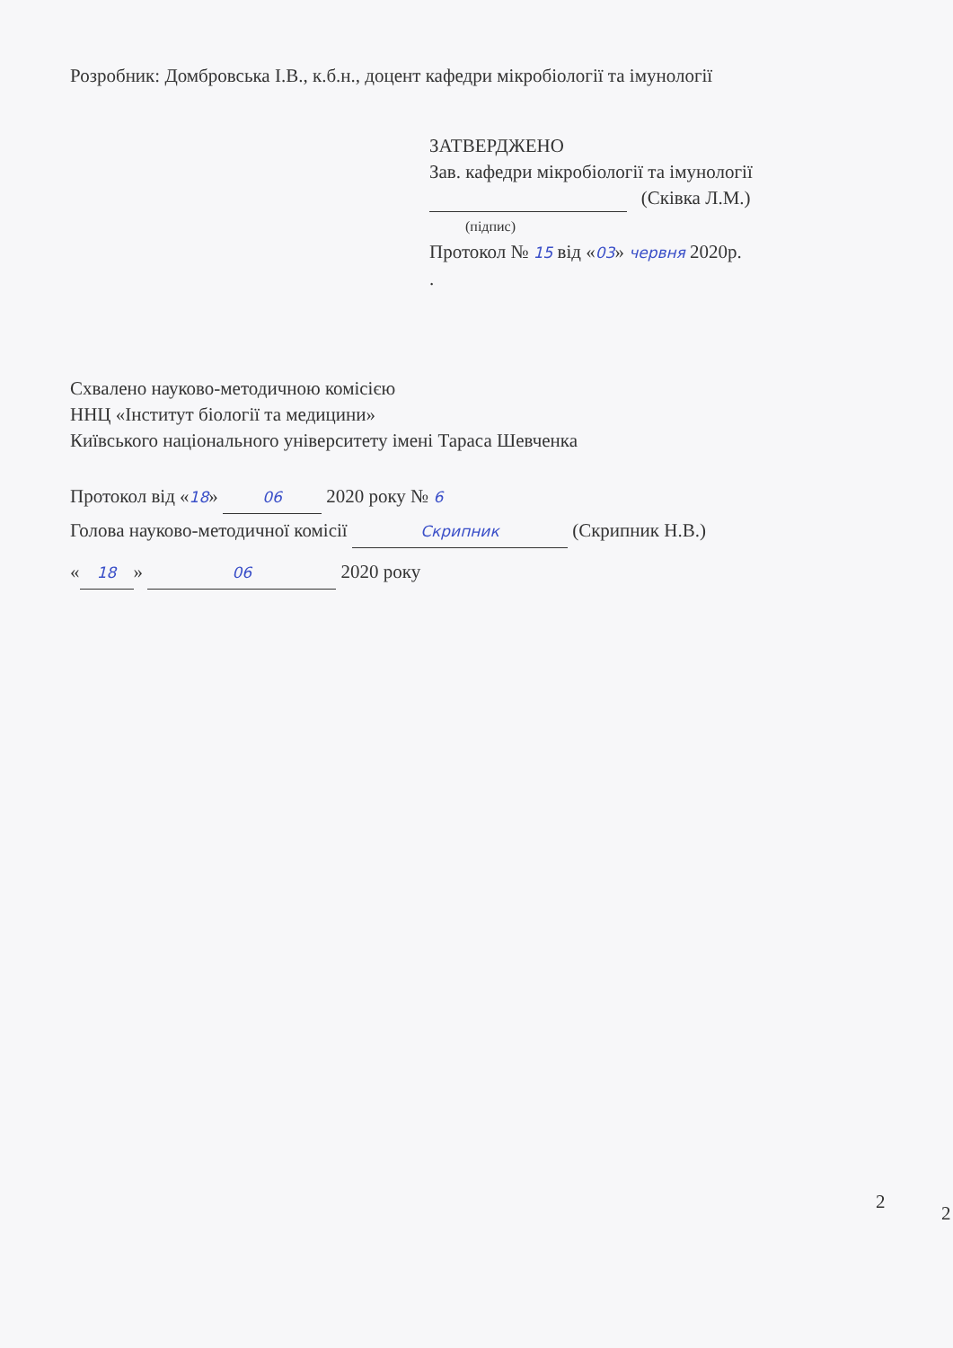Розробник: Домбровська І.В., к.б.н., доцент кафедри мікробіології та імунології
ЗАТВЕРДЖЕНО
Зав. кафедри мікробіології та імунології
(Сківка Л.М.)
(підпис)
Протокол № 15 від «03» червня 2020р.
.
Схвалено науково-методичною комісією
ННЦ «Інститут біології та медицини»
Київського національного університету імені Тараса Шевченка
Протокол від «18» 06 2020 року № 6
Голова науково-методичної комісії Скрипник (Скрипник Н.В.)
« 18 » 06 2020 року
2
2